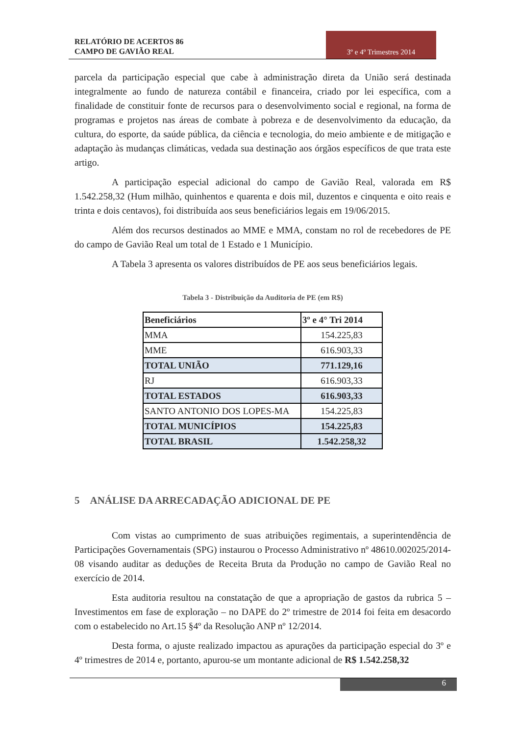RELATÓRIO DE ACERTOS 86
CAMPO DE GAVIÃO REAL
3º e 4º Trimestres 2014
parcela da participação especial que cabe à administração direta da União será destinada integralmente ao fundo de natureza contábil e financeira, criado por lei específica, com a finalidade de constituir fonte de recursos para o desenvolvimento social e regional, na forma de programas e projetos nas áreas de combate à pobreza e de desenvolvimento da educação, da cultura, do esporte, da saúde pública, da ciência e tecnologia, do meio ambiente e de mitigação e adaptação às mudanças climáticas, vedada sua destinação aos órgãos específicos de que trata este artigo.
A participação especial adicional do campo de Gavião Real, valorada em R$ 1.542.258,32 (Hum milhão, quinhentos e quarenta e dois mil, duzentos e cinquenta e oito reais e trinta e dois centavos), foi distribuída aos seus beneficiários legais em 19/06/2015.
Além dos recursos destinados ao MME e MMA, constam no rol de recebedores de PE do campo de Gavião Real um total de 1 Estado e 1 Município.
A Tabela 3 apresenta os valores distribuídos de PE aos seus beneficiários legais.
Tabela 3 - Distribuição da Auditoria de PE (em R$)
| Beneficiários | 3º e 4° Tri 2014 |
| --- | --- |
| MMA | 154.225,83 |
| MME | 616.903,33 |
| TOTAL UNIÃO | 771.129,16 |
| RJ | 616.903,33 |
| TOTAL ESTADOS | 616.903,33 |
| SANTO ANTONIO DOS LOPES-MA | 154.225,83 |
| TOTAL MUNICÍPIOS | 154.225,83 |
| TOTAL BRASIL | 1.542.258,32 |
5 ANÁLISE DA ARRECADAÇÃO ADICIONAL DE PE
Com vistas ao cumprimento de suas atribuições regimentais, a superintendência de Participações Governamentais (SPG) instaurou o Processo Administrativo nº 48610.002025/2014-08 visando auditar as deduções de Receita Bruta da Produção no campo de Gavião Real no exercício de 2014.
Esta auditoria resultou na constatação de que a apropriação de gastos da rubrica 5 – Investimentos em fase de exploração – no DAPE do 2º trimestre de 2014 foi feita em desacordo com o estabelecido no Art.15 §4º da Resolução ANP nº 12/2014.
Desta forma, o ajuste realizado impactou as apurações da participação especial do 3º e 4º trimestres de 2014 e, portanto, apurou-se um montante adicional de R$ 1.542.258,32
6